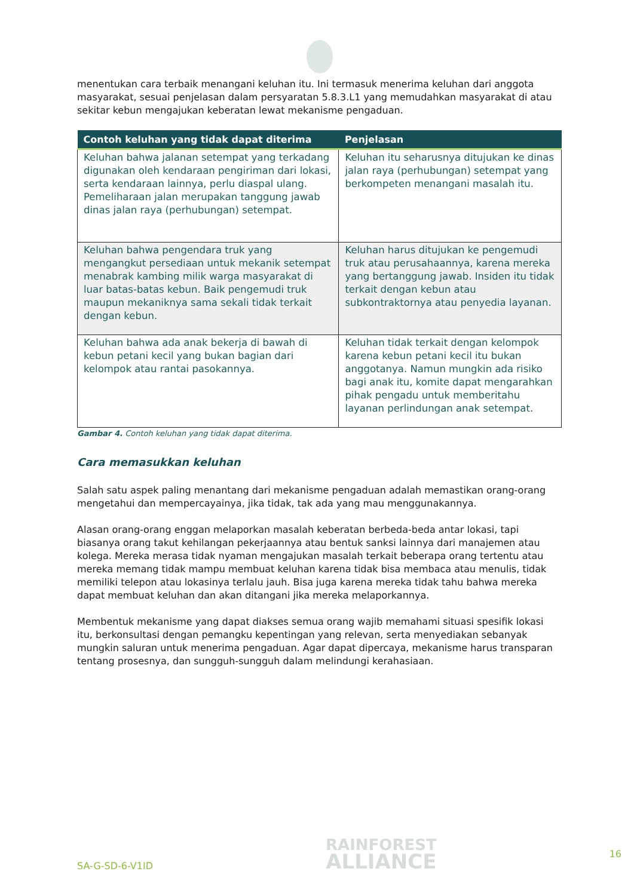menentukan cara terbaik menangani keluhan itu. Ini termasuk menerima keluhan dari anggota masyarakat, sesuai penjelasan dalam persyaratan 5.8.3.L1 yang memudahkan masyarakat di atau sekitar kebun mengajukan keberatan lewat mekanisme pengaduan.
| Contoh keluhan yang tidak dapat diterima | Penjelasan |
| --- | --- |
| Keluhan bahwa jalanan setempat yang terkadang digunakan oleh kendaraan pengiriman dari lokasi, serta kendaraan lainnya, perlu diaspal ulang. Pemeliharaan jalan merupakan tanggung jawab dinas jalan raya (perhubungan) setempat. | Keluhan itu seharusnya ditujukan ke dinas jalan raya (perhubungan) setempat yang berkompeten menangani masalah itu. |
| Keluhan bahwa pengendara truk yang mengangkut persediaan untuk mekanik setempat menabrak kambing milik warga masyarakat di luar batas-batas kebun. Baik pengemudi truk maupun mekaniknya sama sekali tidak terkait dengan kebun. | Keluhan harus ditujukan ke pengemudi truk atau perusahaannya, karena mereka yang bertanggung jawab. Insiden itu tidak terkait dengan kebun atau subkontraktornya atau penyedia layanan. |
| Keluhan bahwa ada anak bekerja di bawah di kebun petani kecil yang bukan bagian dari kelompok atau rantai pasokannya. | Keluhan tidak terkait dengan kelompok karena kebun petani kecil itu bukan anggotanya. Namun mungkin ada risiko bagi anak itu, komite dapat mengarahkan pihak pengadu untuk memberitahu layanan perlindungan anak setempat. |
Gambar 4. Contoh keluhan yang tidak dapat diterima.
Cara memasukkan keluhan
Salah satu aspek paling menantang dari mekanisme pengaduan adalah memastikan orang-orang mengetahui dan mempercayainya, jika tidak, tak ada yang mau menggunakannya.
Alasan orang-orang enggan melaporkan masalah keberatan berbeda-beda antar lokasi, tapi biasanya orang takut kehilangan pekerjaannya atau bentuk sanksi lainnya dari manajemen atau kolega. Mereka merasa tidak nyaman mengajukan masalah terkait beberapa orang tertentu atau mereka memang tidak mampu membuat keluhan karena tidak bisa membaca atau menulis, tidak memiliki telepon atau lokasinya terlalu jauh. Bisa juga karena mereka tidak tahu bahwa mereka dapat membuat keluhan dan akan ditangani jika mereka melaporkannya.
Membentuk mekanisme yang dapat diakses semua orang wajib memahami situasi spesifik lokasi itu, berkonsultasi dengan pemangku kepentingan yang relevan, serta menyediakan sebanyak mungkin saluran untuk menerima pengaduan. Agar dapat dipercaya, mekanisme harus transparan tentang prosesnya, dan sungguh-sungguh dalam melindungi kerahasiaan.
SA-G-SD-6-V1ID
RAINFOREST
ALLIANCE
16